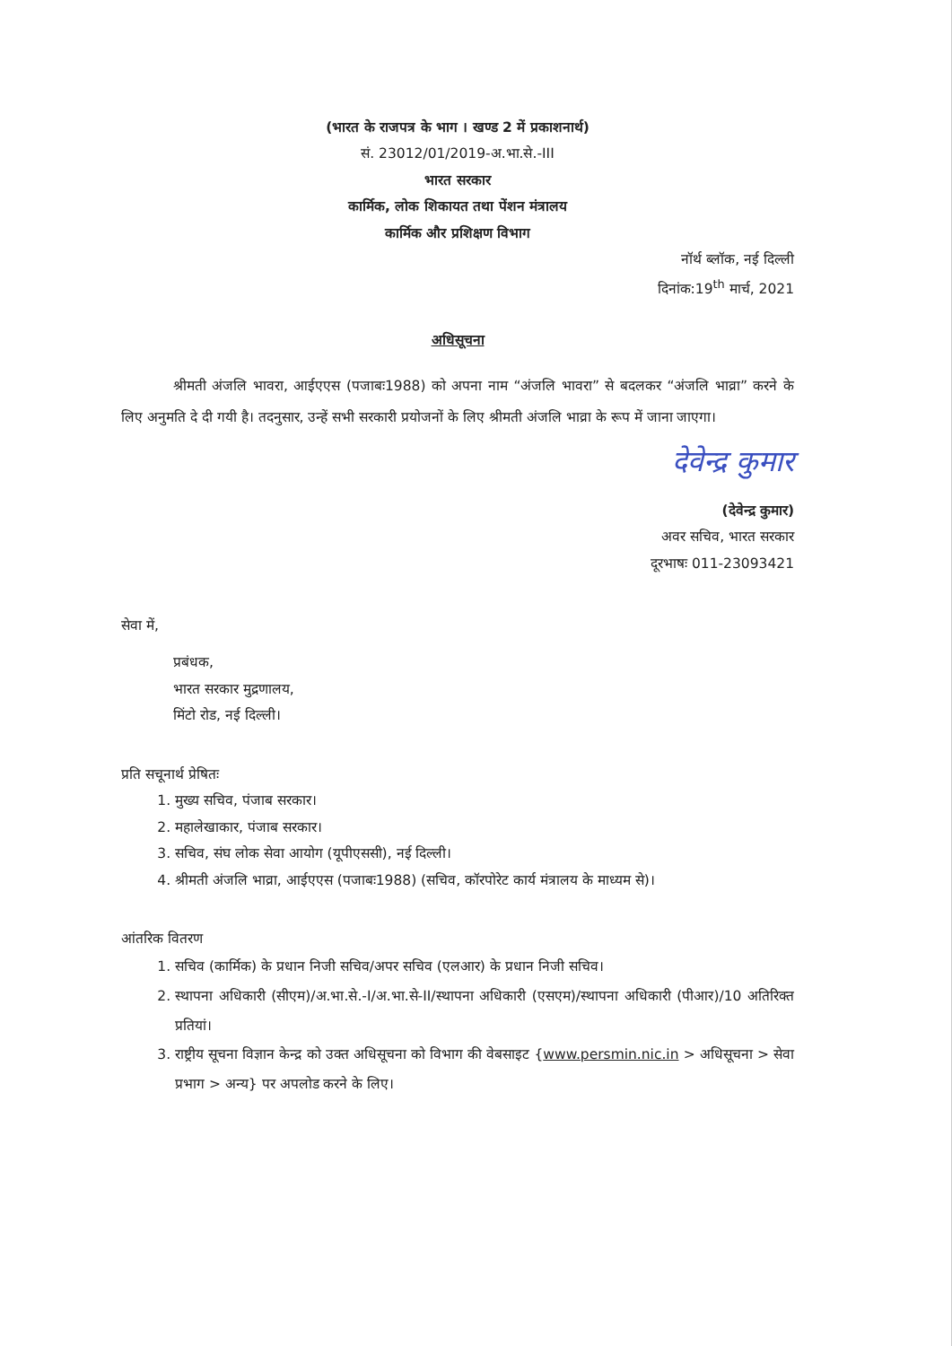(भारत के राजपत्र के भाग । खण्ड 2 में प्रकाशनार्थ)
सं. 23012/01/2019-अ.भा.से.-III
भारत सरकार
कार्मिक, लोक शिकायत तथा पेंशन मंत्रालय
कार्मिक और प्रशिक्षण विभाग
नॉर्थ ब्लॉक, नई दिल्ली
दिनांक:19<sup>th</sup> मार्च, 2021
अधिसूचना
श्रीमती अंजलि भावरा, आईएएस (पजाबः1988) को अपना नाम “अंजलि भावरा” से बदलकर “अंजलि भाव्रा” करने के लिए अनुमति दे दी गयी है। तदनुसार, उन्हें सभी सरकारी प्रयोजनों के लिए श्रीमती अंजलि भाव्रा के रूप में जाना जाएगा।
देवेन्द्र कुमार
(देवेन्द्र कुमार)
अवर सचिव, भारत सरकार
दूरभाषः 011-23093421
सेवा में,
प्रबंधक,
भारत सरकार मुद्रणालय,
मिंटो रोड, नई दिल्ली।
प्रति सचूनार्थ प्रेषितः
1. मुख्य सचिव, पंजाब सरकार।
2. महालेखाकार, पंजाब सरकार।
3. सचिव, संघ लोक सेवा आयोग (यूपीएससी), नई दिल्ली।
4. श्रीमती अंजलि भाव्रा, आईएएस (पजाबः1988) (सचिव, कॉरपोरेट कार्य मंत्रालय के माध्यम से)।
आंतरिक वितरण
1. सचिव (कार्मिक) के प्रधान निजी सचिव/अपर सचिव (एलआर) के प्रधान निजी सचिव।
2. स्थापना अधिकारी (सीएम)/अ.भा.से.-I/अ.भा.से-II/स्थापना अधिकारी (एसएम)/स्थापना अधिकारी (पीआर)/10 अतिरिक्त प्रतियां।
3. राष्ट्रीय सूचना विज्ञान केन्द्र को उक्त अधिसूचना को विभाग की वेबसाइट {www.persmin.nic.in > अधिसूचना > सेवा प्रभाग > अन्य} पर अपलोड करने के लिए।